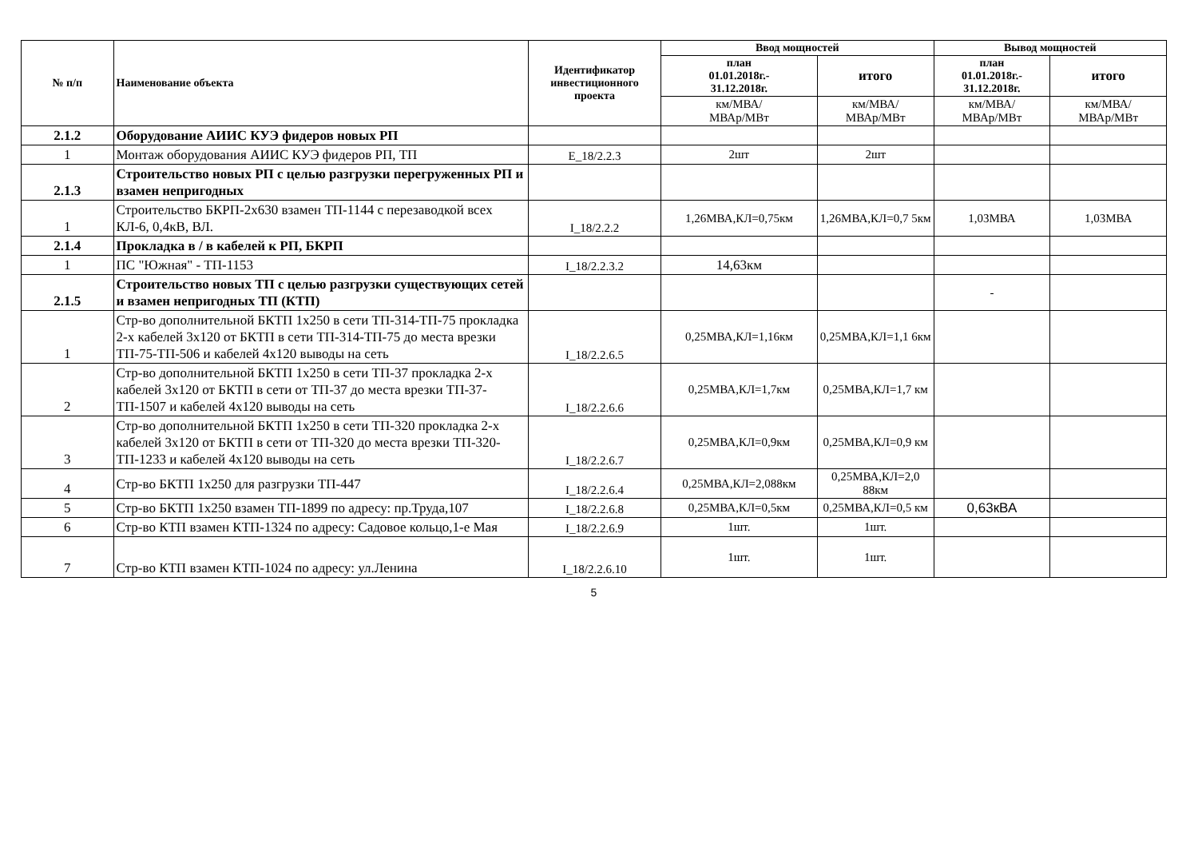| № п/п | Наименование объекта | Идентификатор инвестиционного проекта | Ввод мощностей | | Вывод мощностей | |
| --- | --- | --- | --- | --- | --- | --- |
| | | | план 01.01.2018г.- 31.12.2018г. | итого | план 01.01.2018г.- 31.12.2018г. | итого |
| | | | км/МВА/ МВАр/МВт | км/МВА/ МВАр/МВт | км/МВА/ МВАр/МВт | км/МВА/ МВАр/МВт |
| 2.1.2 | Оборудование АИИС КУЭ фидеров новых РП | | | | | |
| 1 | Монтаж оборудования АИИС КУЭ фидеров РП, ТП | E_18/2.2.3 | 2шт | 2шт | | |
| 2.1.3 | Строительство новых РП с целью разгрузки перегруженных РП и взамен непригодных | | | | | |
| 1 | Строительство БКРП-2х630 взамен ТП-1144 с перезаводкой всех КЛ-6, 0,4кВ, ВЛ. | I_18/2.2.2 | 1,26МВА,КЛ=0,75км | 1,26МВА,КЛ=0,7 5км | 1,03МВА | 1,03МВА |
| 2.1.4 | Прокладка в / в кабелей к РП, БКРП | | | | | |
| 1 | ПС "Южная" - ТП-1153 | I_18/2.2.3.2 | 14,63км | | | |
| 2.1.5 | Строительство новых ТП с целью разгрузки существующих сетей и взамен непригодных ТП (КТП) | | | | - | |
| 1 | Стр-во дополнительной БКТП 1х250 в сети ТП-314-ТП-75 прокладка 2-х кабелей 3х120 от БКТП в сети ТП-314-ТП-75 до места врезки ТП-75-ТП-506 и кабелей 4х120 выводы на сеть | I_18/2.2.6.5 | 0,25МВА,КЛ=1,16км | 0,25МВА,КЛ=1,1 6км | | |
| 2 | Стр-во дополнительной БКТП 1х250 в сети ТП-37 прокладка 2-х кабелей 3х120 от БКТП в сети от ТП-37 до места врезки ТП-37-ТП-1507 и кабелей 4х120 выводы на сеть | I_18/2.2.6.6 | 0,25МВА,КЛ=1,7км | 0,25МВА,КЛ=1,7 км | | |
| 3 | Стр-во дополнительной БКТП 1х250 в сети ТП-320 прокладка 2-х кабелей 3х120 от БКТП в сети от ТП-320 до места врезки ТП-320-ТП-1233 и кабелей 4х120 выводы на сеть | I_18/2.2.6.7 | 0,25МВА,КЛ=0,9км | 0,25МВА,КЛ=0,9 км | | |
| 4 | Стр-во БКТП 1х250 для разгрузки ТП-447 | I_18/2.2.6.4 | 0,25МВА,КЛ=2,088км | 0,25МВА,КЛ=2,0 88км | | |
| 5 | Стр-во БКТП 1х250 взамен ТП-1899 по адресу: пр.Труда,107 | I_18/2.2.6.8 | 0,25МВА,КЛ=0,5км | 0,25МВА,КЛ=0,5 км | 0,63кВА | |
| 6 | Стр-во КТП взамен КТП-1324 по адресу: Садовое кольцо,1-е Мая | I_18/2.2.6.9 | 1шт. | 1шт. | | |
| 7 | Стр-во КТП взамен КТП-1024 по адресу: ул.Ленина | I_18/2.2.6.10 | 1шт. | 1шт. | | |
5